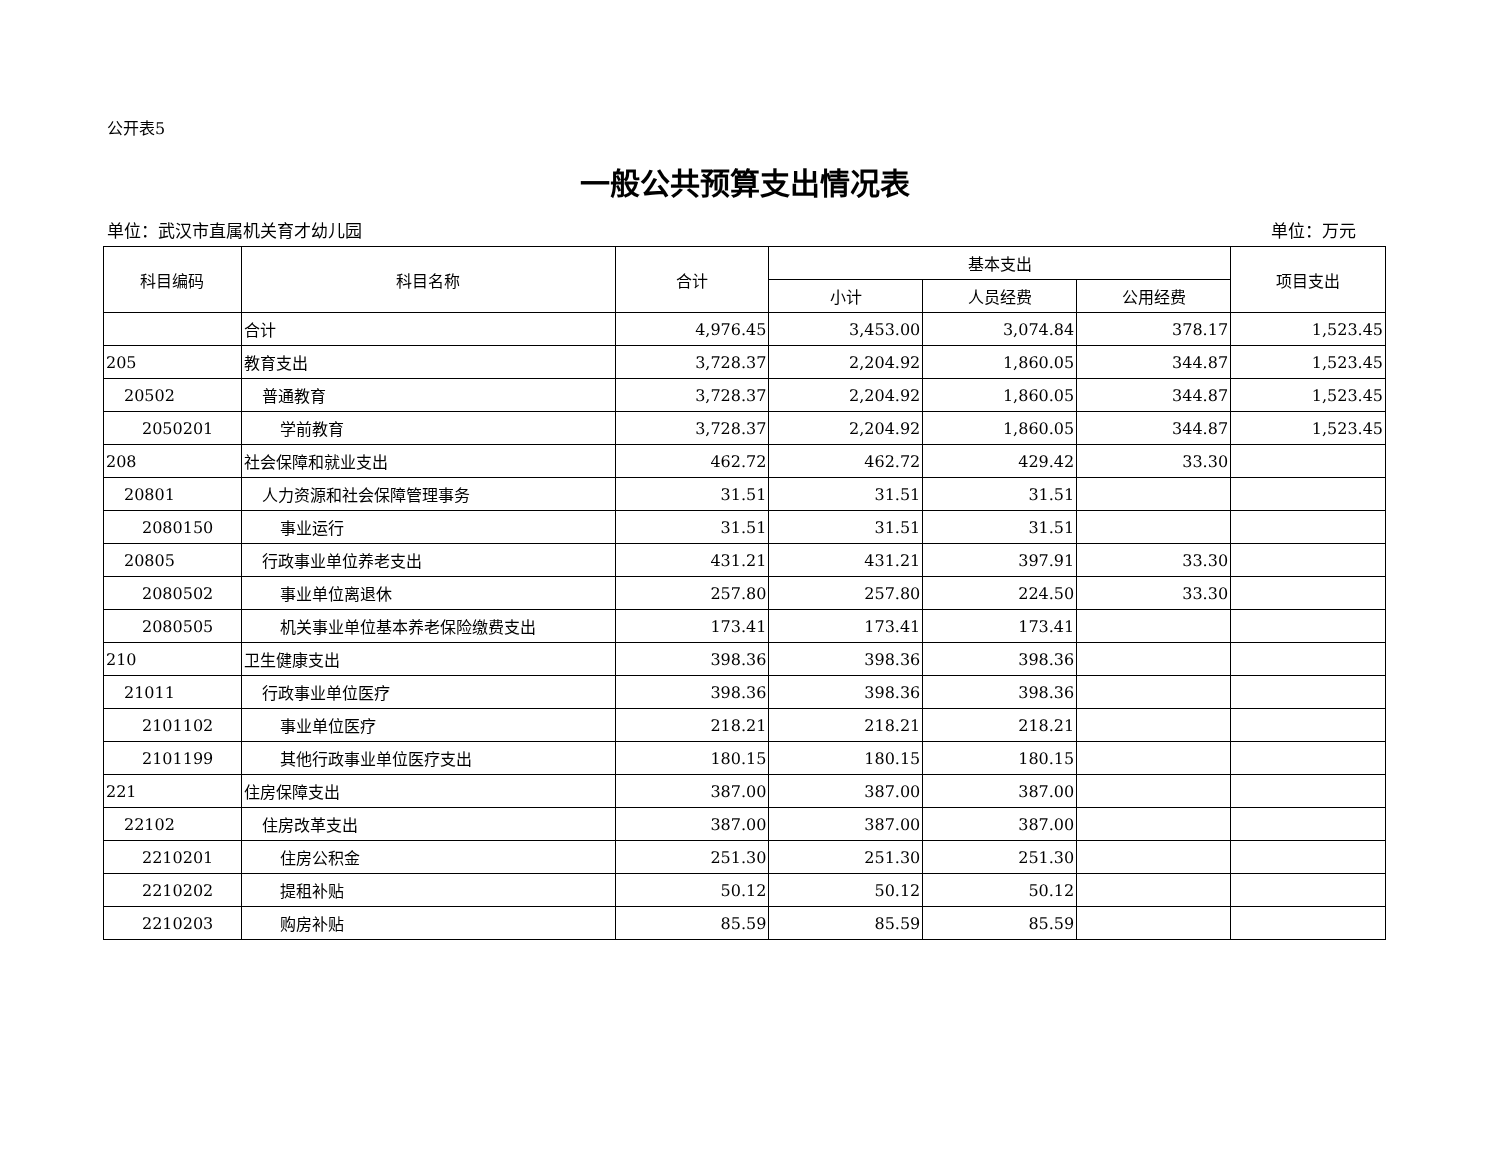公开表5
一般公共预算支出情况表
单位：武汉市直属机关育才幼儿园 单位：万元
| 科目编码 | 科目名称 | 合计 | 基本支出 | | | 项目支出 |
| --- | --- | --- | --- | --- | --- | --- |
| | | | 小计 | 人员经费 | 公用经费 | |
| | 合计 | 4,976.45 | 3,453.00 | 3,074.84 | 378.17 | 1,523.45 |
| 205 | 教育支出 | 3,728.37 | 2,204.92 | 1,860.05 | 344.87 | 1,523.45 |
| 20502 | 普通教育 | 3,728.37 | 2,204.92 | 1,860.05 | 344.87 | 1,523.45 |
| 2050201 | 学前教育 | 3,728.37 | 2,204.92 | 1,860.05 | 344.87 | 1,523.45 |
| 208 | 社会保障和就业支出 | 462.72 | 462.72 | 429.42 | 33.30 | |
| 20801 | 人力资源和社会保障管理事务 | 31.51 | 31.51 | 31.51 | | |
| 2080150 | 事业运行 | 31.51 | 31.51 | 31.51 | | |
| 20805 | 行政事业单位养老支出 | 431.21 | 431.21 | 397.91 | 33.30 | |
| 2080502 | 事业单位离退休 | 257.80 | 257.80 | 224.50 | 33.30 | |
| 2080505 | 机关事业单位基本养老保险缴费支出 | 173.41 | 173.41 | 173.41 | | |
| 210 | 卫生健康支出 | 398.36 | 398.36 | 398.36 | | |
| 21011 | 行政事业单位医疗 | 398.36 | 398.36 | 398.36 | | |
| 2101102 | 事业单位医疗 | 218.21 | 218.21 | 218.21 | | |
| 2101199 | 其他行政事业单位医疗支出 | 180.15 | 180.15 | 180.15 | | |
| 221 | 住房保障支出 | 387.00 | 387.00 | 387.00 | | |
| 22102 | 住房改革支出 | 387.00 | 387.00 | 387.00 | | |
| 2210201 | 住房公积金 | 251.30 | 251.30 | 251.30 | | |
| 2210202 | 提租补贴 | 50.12 | 50.12 | 50.12 | | |
| 2210203 | 购房补贴 | 85.59 | 85.59 | 85.59 | | |